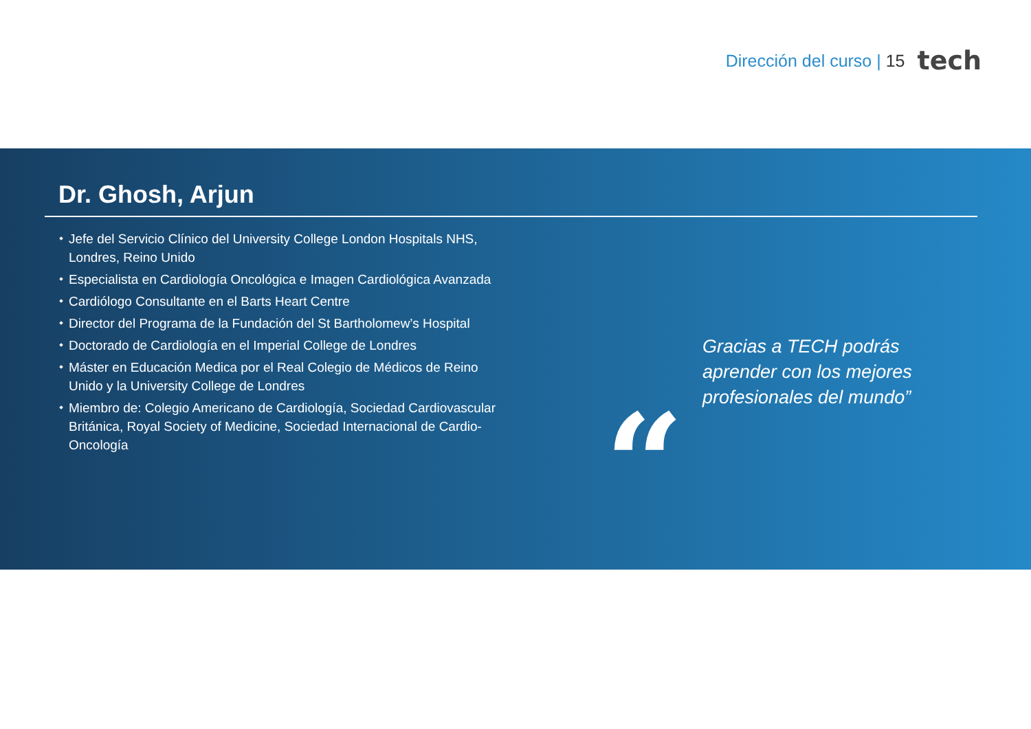Dirección del curso | 15
tech
Dr. Ghosh, Arjun
Jefe del Servicio Clínico del University College London Hospitals NHS, Londres, Reino Unido
Especialista en Cardiología Oncológica e Imagen Cardiológica Avanzada
Cardiólogo Consultante en el Barts Heart Centre
Director del Programa de la Fundación del St Bartholomew’s Hospital
Doctorado de Cardiología en el Imperial College de Londres
Máster en Educación Medica por el Real Colegio de Médicos de Reino Unido y la University College de Londres
Miembro de: Colegio Americano de Cardiología, Sociedad Cardiovascular Británica, Royal Society of Medicine, Sociedad Internacional de Cardio-Oncología
“
Gracias a TECH podrás
aprender con los mejores
profesionales del mundo”